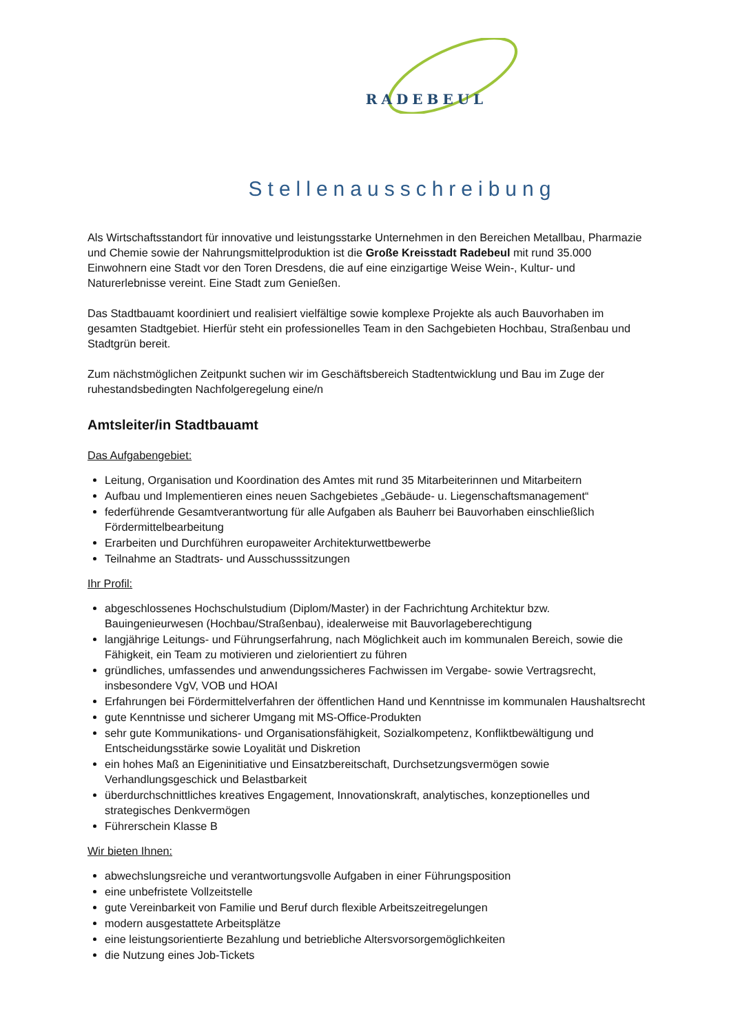RADEBEUL
Stellenausschreibung
Als Wirtschaftsstandort für innovative und leistungsstarke Unternehmen in den Bereichen Metallbau, Pharmazie und Chemie sowie der Nahrungsmittelproduktion ist die Große Kreisstadt Radebeul mit rund 35.000 Einwohnern eine Stadt vor den Toren Dresdens, die auf eine einzigartige Weise Wein-, Kultur- und Naturerlebnisse vereint. Eine Stadt zum Genießen.
Das Stadtbauamt koordiniert und realisiert vielfältige sowie komplexe Projekte als auch Bauvorhaben im gesamten Stadtgebiet. Hierfür steht ein professionelles Team in den Sachgebieten Hochbau, Straßenbau und Stadtgrün bereit.
Zum nächstmöglichen Zeitpunkt suchen wir im Geschäftsbereich Stadtentwicklung und Bau im Zuge der ruhestandsbedingten Nachfolgeregelung eine/n
Amtsleiter/in Stadtbauamt
Das Aufgabengebiet:
Leitung, Organisation und Koordination des Amtes mit rund 35 Mitarbeiterinnen und Mitarbeitern
Aufbau und Implementieren eines neuen Sachgebietes „Gebäude- u. Liegenschaftsmanagement“
federführende Gesamtverantwortung für alle Aufgaben als Bauherr bei Bauvorhaben einschließlich Fördermittelbearbeitung
Erarbeiten und Durchführen europaweiter Architekturwettbewerbe
Teilnahme an Stadtrats- und Ausschusssitzungen
Ihr Profil:
abgeschlossenes Hochschulstudium (Diplom/Master) in der Fachrichtung Architektur bzw. Bauingenieurwesen (Hochbau/Straßenbau), idealerweise mit Bauvorlageberechtigung
langjährige Leitungs- und Führungserfahrung, nach Möglichkeit auch im kommunalen Bereich, sowie die Fähigkeit, ein Team zu motivieren und zielorientiert zu führen
gründliches, umfassendes und anwendungssicheres Fachwissen im Vergabe- sowie Vertragsrecht, insbesondere VgV, VOB und HOAI
Erfahrungen bei Fördermittelverfahren der öffentlichen Hand und Kenntnisse im kommunalen Haushaltsrecht
gute Kenntnisse und sicherer Umgang mit MS-Office-Produkten
sehr gute Kommunikations- und Organisationsfähigkeit, Sozialkompetenz, Konfliktbewältigung und Entscheidungsstärke sowie Loyalität und Diskretion
ein hohes Maß an Eigeninitiative und Einsatzbereitschaft, Durchsetzungsvermögen sowie Verhandlungsgeschick und Belastbarkeit
überdurchschnittliches kreatives Engagement, Innovationskraft, analytisches, konzeptionelles und strategisches Denkvermögen
Führerschein Klasse B
Wir bieten Ihnen:
abwechslungsreiche und verantwortungsvolle Aufgaben in einer Führungsposition
eine unbefristete Vollzeitstelle
gute Vereinbarkeit von Familie und Beruf durch flexible Arbeitszeitregelungen
modern ausgestattete Arbeitsplätze
eine leistungsorientierte Bezahlung und betriebliche Altersvorsorgemöglichkeiten
die Nutzung eines Job-Tickets